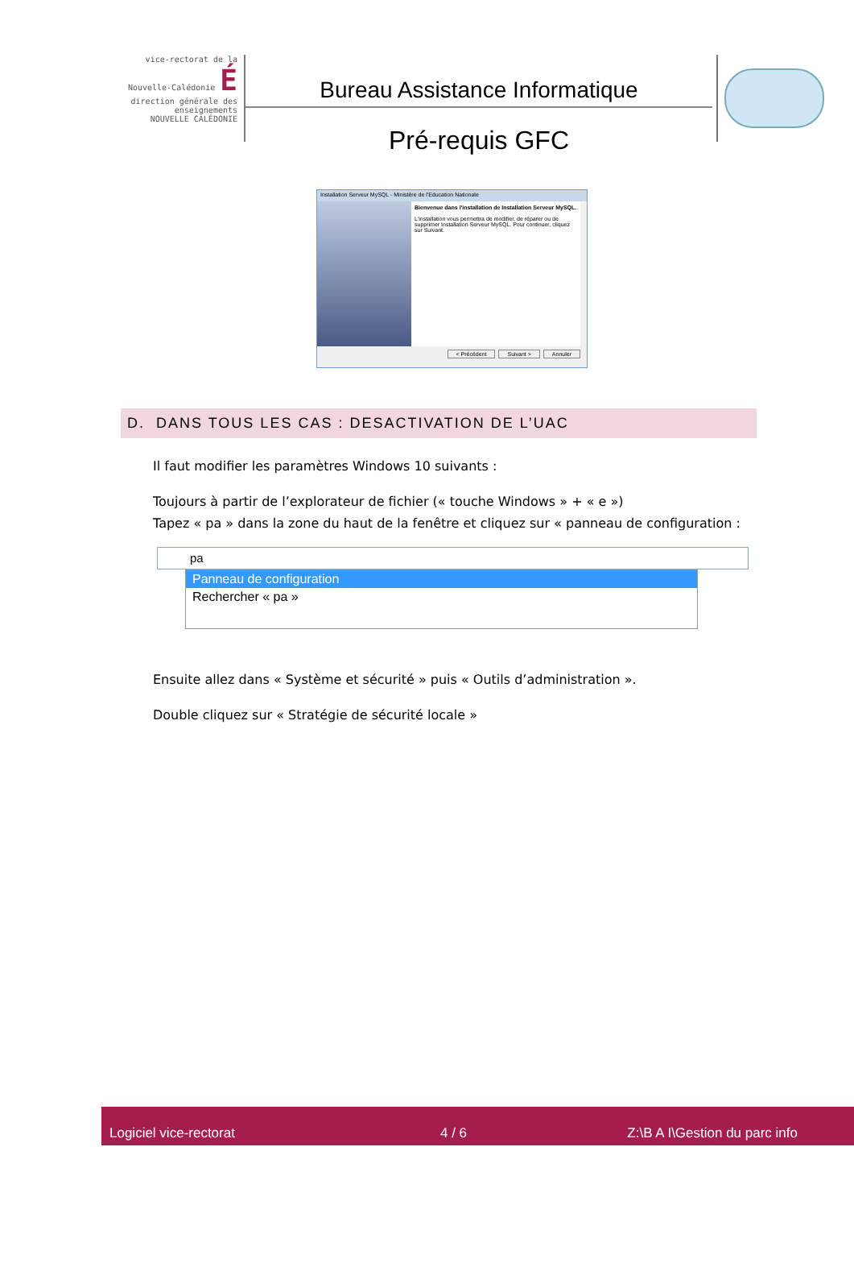vice-rectorat de la Nouvelle-Calédonie É
direction générale des enseignements
NOUVELLE CALÉDONIE
Bureau Assistance Informatique
Pré-requis GFC
Installation Serveur MySQL - Ministère de l'Education Nationale
Bienvenue dans l'installation de Installation Serveur MySQL.
L'installation vous permettra de modifier, de réparer ou de supprimer Installation Serveur MySQL. Pour continuer, cliquez sur Suivant.
< Précédent Suivant > Annuler
D. DANS TOUS LES CAS : DESACTIVATION DE L’UAC
Il faut modifier les paramètres Windows 10 suivants :
Toujours à partir de l’explorateur de fichier (« touche Windows » + « e »)
Tapez « pa » dans la zone du haut de la fenêtre et cliquez sur « panneau de configuration :
pa
Panneau de configuration
Rechercher « pa »
Ensuite allez dans « Système et sécurité » puis « Outils d’administration ».
Double cliquez sur « Stratégie de sécurité locale »
Logiciel vice-rectorat 4 / 6 Z:\B A I\Gestion du parc info